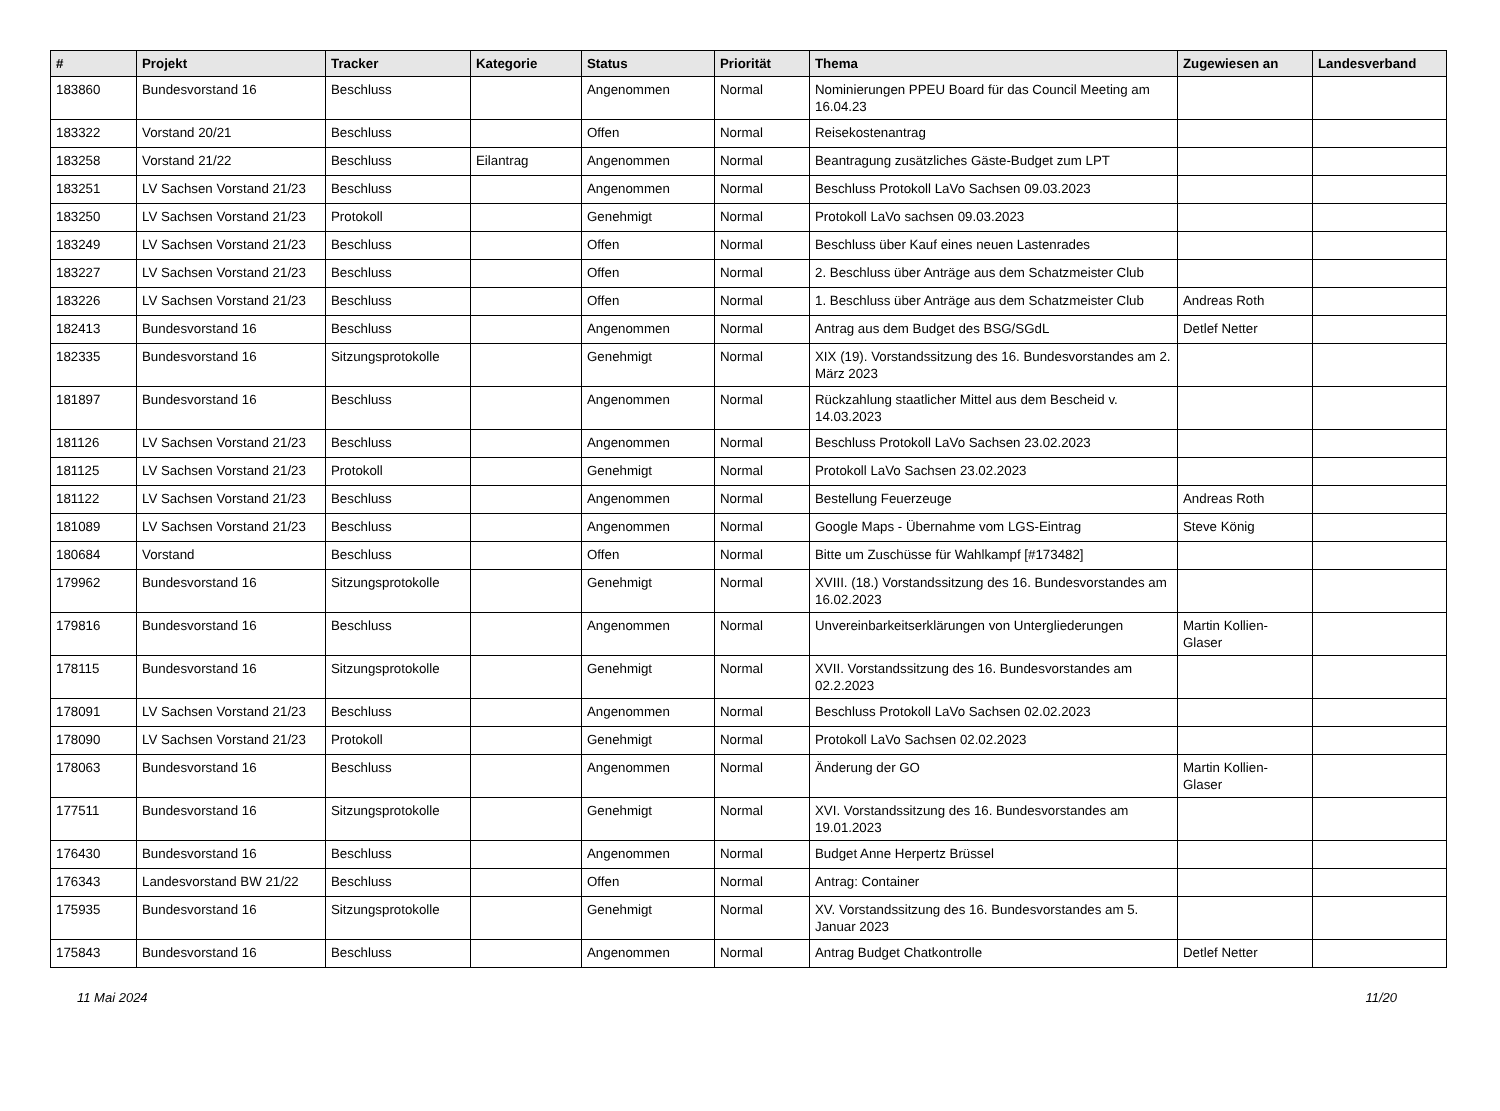| # | Projekt | Tracker | Kategorie | Status | Priorität | Thema | Zugewiesen an | Landesverband |
| --- | --- | --- | --- | --- | --- | --- | --- | --- |
| 183860 | Bundesvorstand 16 | Beschluss | | Angenommen | Normal | Nominierungen PPEU Board für das Council Meeting am 16.04.23 | | |
| 183322 | Vorstand 20/21 | Beschluss | | Offen | Normal | Reisekostenantrag | | |
| 183258 | Vorstand 21/22 | Beschluss | Eilantrag | Angenommen | Normal | Beantragung zusätzliches Gäste-Budget zum LPT | | |
| 183251 | LV Sachsen Vorstand 21/23 | Beschluss | | Angenommen | Normal | Beschluss Protokoll LaVo Sachsen 09.03.2023 | | |
| 183250 | LV Sachsen Vorstand 21/23 | Protokoll | | Genehmigt | Normal | Protokoll LaVo sachsen 09.03.2023 | | |
| 183249 | LV Sachsen Vorstand 21/23 | Beschluss | | Offen | Normal | Beschluss über Kauf eines neuen Lastenrades | | |
| 183227 | LV Sachsen Vorstand 21/23 | Beschluss | | Offen | Normal | 2. Beschluss über Anträge aus dem Schatzmeister Club | | |
| 183226 | LV Sachsen Vorstand 21/23 | Beschluss | | Offen | Normal | 1. Beschluss über Anträge aus dem Schatzmeister Club | Andreas Roth | |
| 182413 | Bundesvorstand 16 | Beschluss | | Angenommen | Normal | Antrag aus dem Budget des BSG/SGdL | Detlef Netter | |
| 182335 | Bundesvorstand 16 | Sitzungsprotokolle | | Genehmigt | Normal | XIX (19). Vorstandssitzung des 16. Bundesvorstandes am 2. März 2023 | | |
| 181897 | Bundesvorstand 16 | Beschluss | | Angenommen | Normal | Rückzahlung staatlicher Mittel aus dem Bescheid v. 14.03.2023 | | |
| 181126 | LV Sachsen Vorstand 21/23 | Beschluss | | Angenommen | Normal | Beschluss Protokoll LaVo Sachsen 23.02.2023 | | |
| 181125 | LV Sachsen Vorstand 21/23 | Protokoll | | Genehmigt | Normal | Protokoll LaVo Sachsen 23.02.2023 | | |
| 181122 | LV Sachsen Vorstand 21/23 | Beschluss | | Angenommen | Normal | Bestellung Feuerzeuge | Andreas Roth | |
| 181089 | LV Sachsen Vorstand 21/23 | Beschluss | | Angenommen | Normal | Google Maps - Übernahme vom LGS-Eintrag | Steve König | |
| 180684 | Vorstand | Beschluss | | Offen | Normal | Bitte um Zuschüsse für Wahlkampf [#173482] | | |
| 179962 | Bundesvorstand 16 | Sitzungsprotokolle | | Genehmigt | Normal | XVIII. (18.) Vorstandssitzung des 16. Bundesvorstandes am 16.02.2023 | | |
| 179816 | Bundesvorstand 16 | Beschluss | | Angenommen | Normal | Unvereinbarkeitserklärungen von Untergliederungen | Martin Kollien-Glaser | |
| 178115 | Bundesvorstand 16 | Sitzungsprotokolle | | Genehmigt | Normal | XVII. Vorstandssitzung des 16. Bundesvorstandes am 02.2.2023 | | |
| 178091 | LV Sachsen Vorstand 21/23 | Beschluss | | Angenommen | Normal | Beschluss Protokoll LaVo Sachsen 02.02.2023 | | |
| 178090 | LV Sachsen Vorstand 21/23 | Protokoll | | Genehmigt | Normal | Protokoll LaVo Sachsen 02.02.2023 | | |
| 178063 | Bundesvorstand 16 | Beschluss | | Angenommen | Normal | Änderung der GO | Martin Kollien-Glaser | |
| 177511 | Bundesvorstand 16 | Sitzungsprotokolle | | Genehmigt | Normal | XVI. Vorstandssitzung des 16. Bundesvorstandes am 19.01.2023 | | |
| 176430 | Bundesvorstand 16 | Beschluss | | Angenommen | Normal | Budget Anne Herpertz Brüssel | | |
| 176343 | Landesvorstand BW 21/22 | Beschluss | | Offen | Normal | Antrag: Container | | |
| 175935 | Bundesvorstand 16 | Sitzungsprotokolle | | Genehmigt | Normal | XV. Vorstandssitzung des 16. Bundesvorstandes am 5. Januar 2023 | | |
| 175843 | Bundesvorstand 16 | Beschluss | | Angenommen | Normal | Antrag Budget Chatkontrolle | Detlef Netter | |
11 Mai 2024 11/20